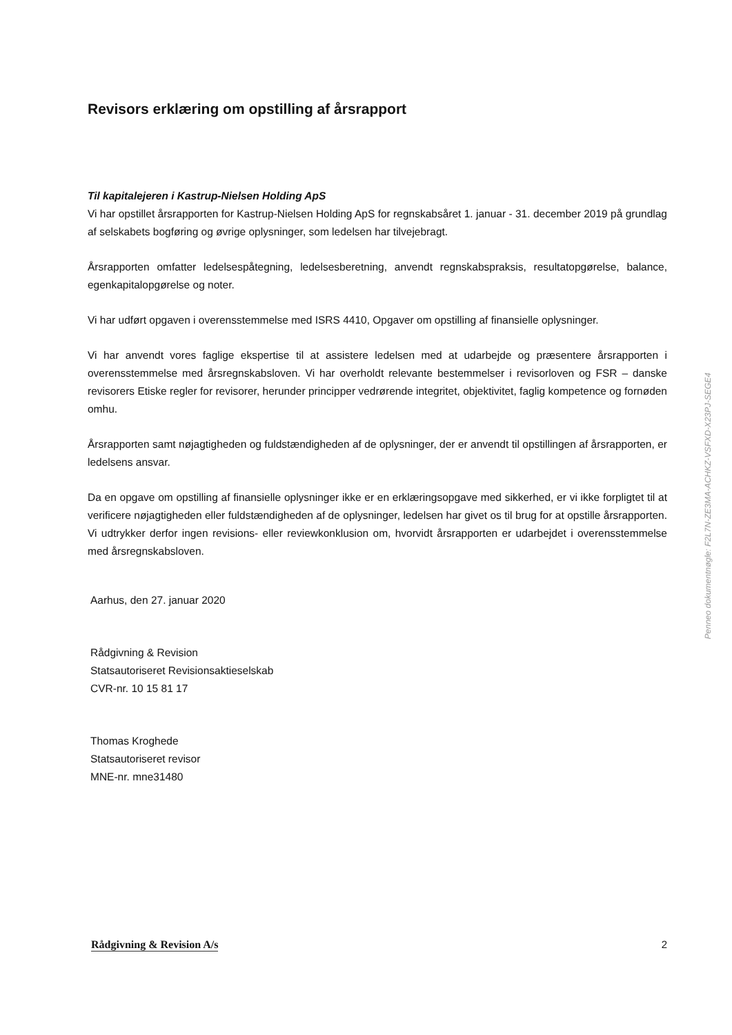Revisors erklæring om opstilling af årsrapport
Til kapitalejeren i Kastrup-Nielsen Holding ApS
Vi har opstillet årsrapporten for Kastrup-Nielsen Holding ApS for regnskabsåret 1. januar - 31. december 2019 på grundlag af selskabets bogføring og øvrige oplysninger, som ledelsen har tilvejebragt.
Årsrapporten omfatter ledelsespåtegning, ledelsesberetning, anvendt regnskabspraksis, resultatopgørelse, balance, egenkapitalopgørelse og noter.
Vi har udført opgaven i overensstemmelse med ISRS 4410, Opgaver om opstilling af finansielle oplysninger.
Vi har anvendt vores faglige ekspertise til at assistere ledelsen med at udarbejde og præsentere årsrapporten i overensstemmelse med årsregnskabsloven. Vi har overholdt relevante bestemmelser i revisorloven og FSR – danske revisorers Etiske regler for revisorer, herunder principper vedrørende integritet, objektivitet, faglig kompetence og fornøden omhu.
Årsrapporten samt nøjagtigheden og fuldstændigheden af de oplysninger, der er anvendt til opstillingen af årsrapporten, er ledelsens ansvar.
Da en opgave om opstilling af finansielle oplysninger ikke er en erklæringsopgave med sikkerhed, er vi ikke forpligtet til at verificere nøjagtigheden eller fuldstændigheden af de oplysninger, ledelsen har givet os til brug for at opstille årsrapporten. Vi udtrykker derfor ingen revisions- eller reviewkonklusion om, hvorvidt årsrapporten er udarbejdet i overensstemmelse med årsregnskabsloven.
Aarhus, den 27. januar 2020
Rådgivning & Revision
Statsautoriseret Revisionsaktieselskab
CVR-nr. 10 15 81 17
Thomas Kroghede
Statsautoriseret revisor
MNE-nr. mne31480
Penneo dokumentnøgle: F2L7N-ZE3MA-ACHKZ-VSFXD-X23PJ-SEGE4
Rådgivning & Revision A/s 2